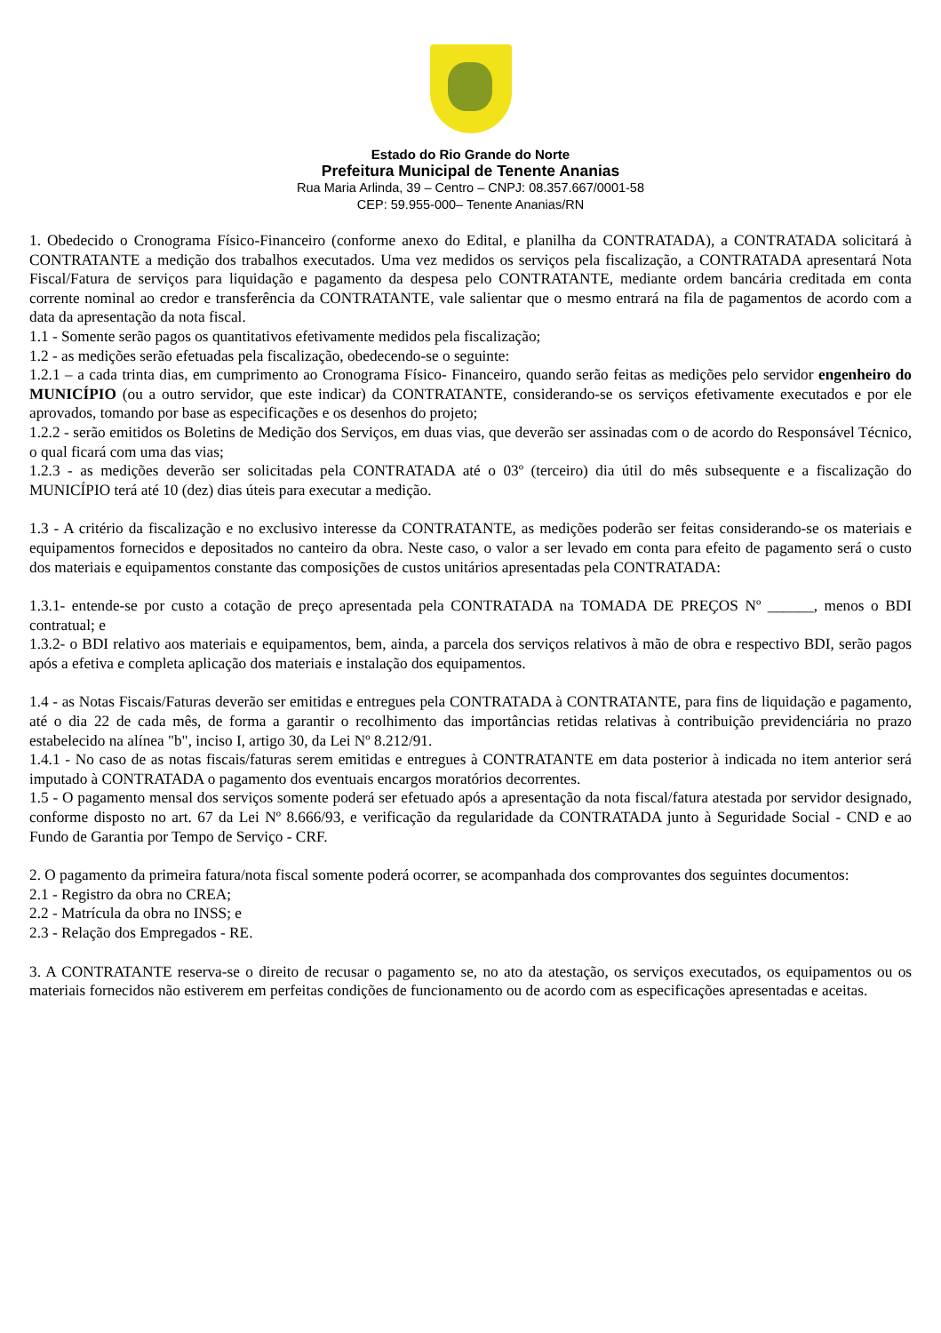Estado do Rio Grande do Norte
Prefeitura Municipal de Tenente Ananias
Rua Maria Arlinda, 39 – Centro – CNPJ: 08.357.667/0001-58
CEP: 59.955-000– Tenente Ananias/RN
1. Obedecido o Cronograma Físico-Financeiro (conforme anexo do Edital, e planilha da CONTRATADA), a CONTRATADA solicitará à CONTRATANTE a medição dos trabalhos executados. Uma vez medidos os serviços pela fiscalização, a CONTRATADA apresentará Nota Fiscal/Fatura de serviços para liquidação e pagamento da despesa pelo CONTRATANTE, mediante ordem bancária creditada em conta corrente nominal ao credor e transferência da CONTRATANTE, vale salientar que o mesmo entrará na fila de pagamentos de acordo com a data da apresentação da nota fiscal.
1.1 - Somente serão pagos os quantitativos efetivamente medidos pela fiscalização;
1.2 - as medições serão efetuadas pela fiscalização, obedecendo-se o seguinte:
1.2.1 – a cada trinta dias, em cumprimento ao Cronograma Físico- Financeiro, quando serão feitas as medições pelo servidor engenheiro do MUNICÍPIO (ou a outro servidor, que este indicar) da CONTRATANTE, considerando-se os serviços efetivamente executados e por ele aprovados, tomando por base as especificações e os desenhos do projeto;
1.2.2 - serão emitidos os Boletins de Medição dos Serviços, em duas vias, que deverão ser assinadas com o de acordo do Responsável Técnico, o qual ficará com uma das vias;
1.2.3 - as medições deverão ser solicitadas pela CONTRATADA até o 03º (terceiro) dia útil do mês subsequente e a fiscalização do MUNICÍPIO terá até 10 (dez) dias úteis para executar a medição.
1.3 - A critério da fiscalização e no exclusivo interesse da CONTRATANTE, as medições poderão ser feitas considerando-se os materiais e equipamentos fornecidos e depositados no canteiro da obra. Neste caso, o valor a ser levado em conta para efeito de pagamento será o custo dos materiais e equipamentos constante das composições de custos unitários apresentadas pela CONTRATADA:
1.3.1- entende-se por custo a cotação de preço apresentada pela CONTRATADA na TOMADA DE PREÇOS Nº ______, menos o BDI contratual; e
1.3.2- o BDI relativo aos materiais e equipamentos, bem, ainda, a parcela dos serviços relativos à mão de obra e respectivo BDI, serão pagos após a efetiva e completa aplicação dos materiais e instalação dos equipamentos.
1.4 - as Notas Fiscais/Faturas deverão ser emitidas e entregues pela CONTRATADA à CONTRATANTE, para fins de liquidação e pagamento, até o dia 22 de cada mês, de forma a garantir o recolhimento das importâncias retidas relativas à contribuição previdenciária no prazo estabelecido na alínea "b", inciso I, artigo 30, da Lei Nº 8.212/91.
1.4.1 - No caso de as notas fiscais/faturas serem emitidas e entregues à CONTRATANTE em data posterior à indicada no item anterior será imputado à CONTRATADA o pagamento dos eventuais encargos moratórios decorrentes.
1.5 - O pagamento mensal dos serviços somente poderá ser efetuado após a apresentação da nota fiscal/fatura atestada por servidor designado, conforme disposto no art. 67 da Lei Nº 8.666/93, e verificação da regularidade da CONTRATADA junto à Seguridade Social - CND e ao Fundo de Garantia por Tempo de Serviço - CRF.
2. O pagamento da primeira fatura/nota fiscal somente poderá ocorrer, se acompanhada dos comprovantes dos seguintes documentos:
2.1 - Registro da obra no CREA;
2.2 - Matrícula da obra no INSS; e
2.3 - Relação dos Empregados - RE.
3. A CONTRATANTE reserva-se o direito de recusar o pagamento se, no ato da atestação, os serviços executados, os equipamentos ou os materiais fornecidos não estiverem em perfeitas condições de funcionamento ou de acordo com as especificações apresentadas e aceitas.